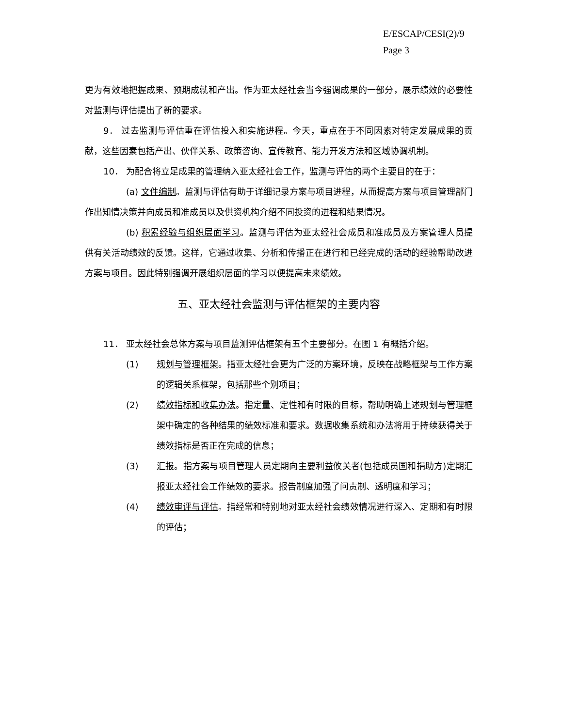E/ESCAP/CESI(2)/9
Page 3
更为有效地把握成果、预期成就和产出。作为亚太经社会当今强调成果的一部分，展示绩效的必要性对监测与评估提出了新的要求。
9． 过去监测与评估重在评估投入和实施进程。今天，重点在于不同因素对特定发展成果的贡献，这些因素包括产出、伙伴关系、政策咨询、宣传教育、能力开发方法和区域协调机制。
10． 为配合将立足成果的管理纳入亚太经社会工作，监测与评估的两个主要目的在于：
(a) 文件编制。监测与评估有助于详细记录方案与项目进程，从而提高方案与项目管理部门作出知情决策并向成员和准成员以及供资机构介绍不同投资的进程和结果情况。
(b) 积累经验与组织层面学习。监测与评估为亚太经社会成员和准成员及方案管理人员提供有关活动绩效的反馈。这样，它通过收集、分析和传播正在进行和已经完成的活动的经验帮助改进方案与项目。因此特别强调开展组织层面的学习以便提高未来绩效。
五、亚太经社会监测与评估框架的主要内容
11． 亚太经社会总体方案与项目监测评估框架有五个主要部分。在图 1 有概括介绍。
(1) 规划与管理框架。指亚太经社会更为广泛的方案环境，反映在战略框架与工作方案的逻辑关系框架，包括那些个别项目；
(2) 绩效指标和收集办法。指定量、定性和有时限的目标，帮助明确上述规划与管理框架中确定的各种结果的绩效标准和要求。数据收集系统和办法将用于持续获得关于绩效指标是否正在完成的信息；
(3) 汇报。指方案与项目管理人员定期向主要利益攸关者(包括成员国和捐助方)定期汇报亚太经社会工作绩效的要求。报告制度加强了问责制、透明度和学习；
(4) 绩效审评与评估。指经常和特别地对亚太经社会绩效情况进行深入、定期和有时限的评估；